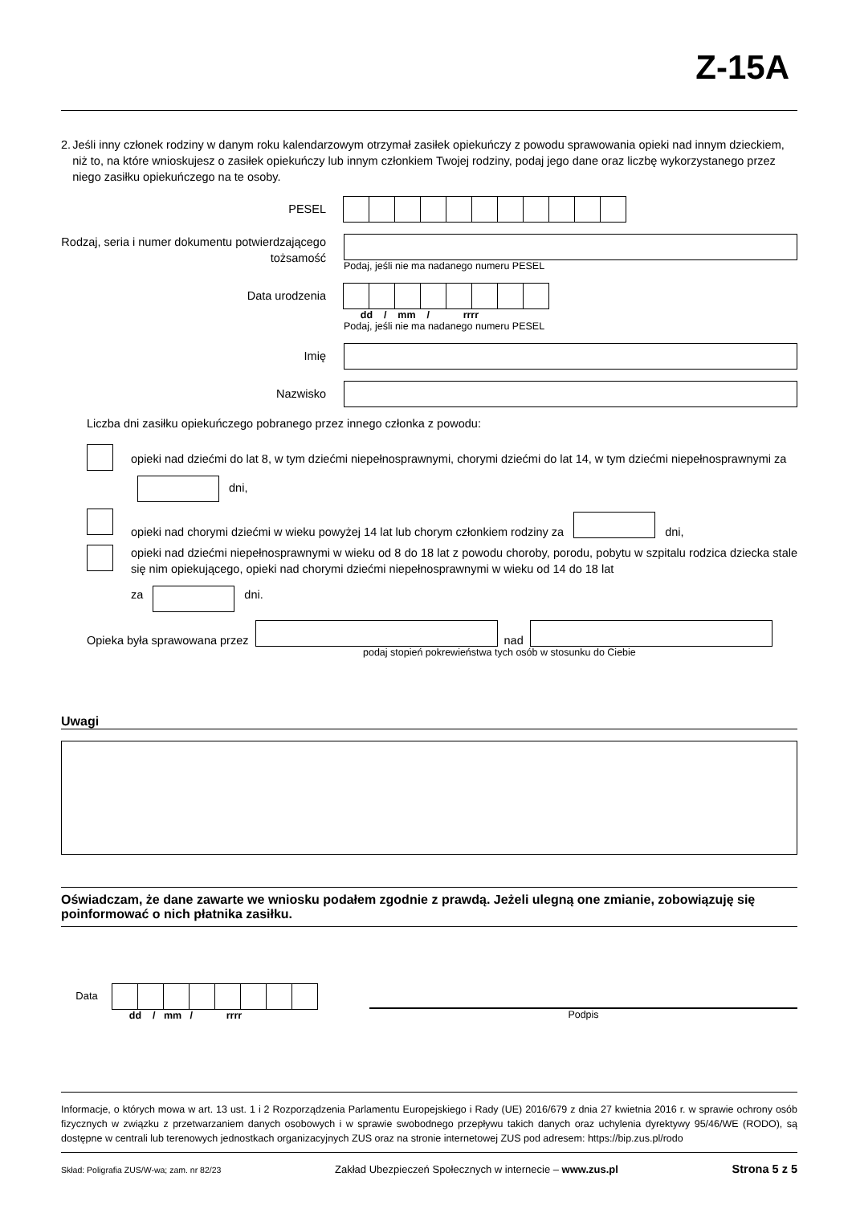Z-15A
2. Jeśli inny członek rodziny w danym roku kalendarzowym otrzymał zasiłek opiekuńczy z powodu sprawowania opieki nad innym dzieckiem, niż to, na które wnioskujesz o zasiłek opiekuńczy lub innym członkiem Twojej rodziny, podaj jego dane oraz liczbę wykorzystanego przez niego zasiłku opiekuńczego na te osoby.
PESEL
Rodzaj, seria i numer dokumentu potwierdzającego tożsamość
Podaj, jeśli nie ma nadanego numeru PESEL
Data urodzenia
dd / mm / rrrr
Podaj, jeśli nie ma nadanego numeru PESEL
Imię
Nazwisko
Liczba dni zasiłku opiekuńczego pobranego przez innego członka z powodu:
opieki nad dziećmi do lat 8, w tym dziećmi niepełnosprawnymi, chorymi dziećmi do lat 14, w tym dziećmi niepełnosprawnymi za dni,
opieki nad chorymi dziećmi w wieku powyżej 14 lat lub chorym członkiem rodziny za dni,
opieki nad dziećmi niepełnosprawnymi w wieku od 8 do 18 lat z powodu choroby, porodu, pobytu w szpitalu rodzica dziecka stale się nim opiekującego, opieki nad chorymi dziećmi niepełnosprawnymi w wieku od 14 do 18 lat
za dni.
Opieka była sprawowana przez nad
podaj stopień pokrewieństwa tych osób w stosunku do Ciebie
Uwagi
Oświadczam, że dane zawarte we wniosku podałem zgodnie z prawdą. Jeżeli ulegną one zmianie, zobowiązuję się poinformować o nich płatnika zasiłku.
Data
dd / mm / rrrr
Podpis
Informacje, o których mowa w art. 13 ust. 1 i 2 Rozporządzenia Parlamentu Europejskiego i Rady (UE) 2016/679 z dnia 27 kwietnia 2016 r. w sprawie ochrony osób fizycznych w związku z przetwarzaniem danych osobowych i w sprawie swobodnego przepływu takich danych oraz uchylenia dyrektywy 95/46/WE (RODO), są dostępne w centrali lub terenowych jednostkach organizacyjnych ZUS oraz na stronie internetowej ZUS pod adresem: https://bip.zus.pl/rodo
Skład: Poligrafia ZUS/W-wa; zam. nr 82/23 Zakład Ubezpieczeń Społecznych w internecie – www.zus.pl Strona 5 z 5